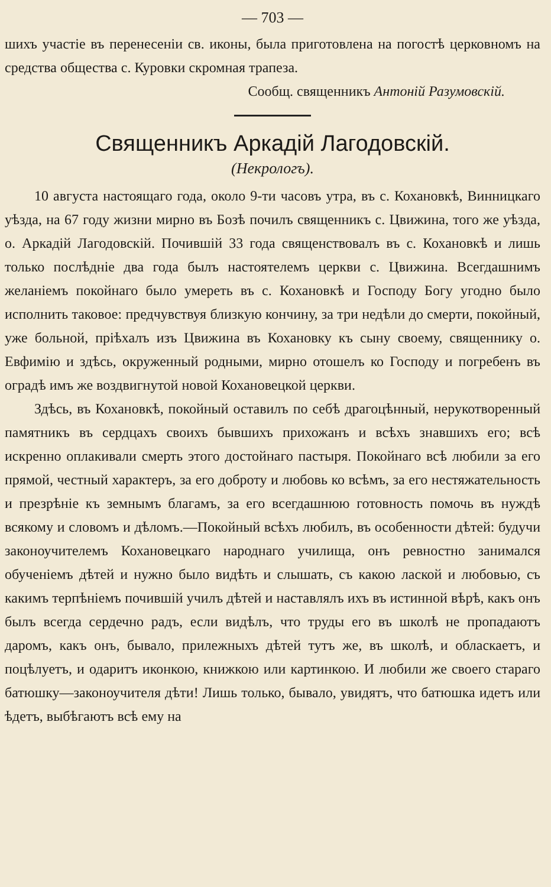— 703 —
шихъ участіе въ перенесеніи св. иконы, была приготовлена на погостѣ церковномъ на средства общества с. Куровки скромная трапеза.
Сообщ. священникъ Антоній Разумовскій.
Священникъ Аркадій Лагодовскій.
(Некрологъ).
10 августа настоящаго года, около 9-ти часовъ утра, въ с. Кохановкѣ, Винницкаго уѣзда, на 67 году жизни мирно въ Бозѣ почилъ священникъ с. Цвижина, того же уѣзда, о. Аркадій Лагодовскій. Почившій 33 года священствовалъ въ с. Кохановкѣ и лишь только послѣдніе два года былъ настоятелемъ церкви с. Цвижина. Всегдашнимъ желаніемъ покойнаго было умереть въ с. Кохановкѣ и Господу Богу угодно было исполнить таковое: предчувствуя близкую кончину, за три недѣли до смерти, покойный, уже больной, пріѣхалъ изъ Цвижина въ Кохановку къ сыну своему, священнику о. Евфимію и здѣсь, окруженный родными, мирно отошелъ ко Господу и погребенъ въ оградѣ имъ же воздвигнутой новой Кохановецкой церкви.
Здѣсь, въ Кохановкѣ, покойный оставилъ по себѣ драгоцѣнный, нерукотворенный памятникъ въ сердцахъ своихъ бывшихъ прихожанъ и всѣхъ знавшихъ его; всѣ искренно оплакивали смерть этого достойнаго пастыря. Покойнаго всѣ любили за его прямой, честный характеръ, за его доброту и любовь ко всѣмъ, за его нестяжательность и презрѣніе къ земнымъ благамъ, за его всегдашнюю готовность помочь въ нуждѣ всякому и словомъ и дѣломъ.—Покойный всѣхъ любилъ, въ особенности дѣтей: будучи законоучителемъ Кохановецкаго народнаго училища, онъ ревностно занимался обученіемъ дѣтей и нужно было видѣть и слышать, съ какою лаской и любовью, съ какимъ терпѣніемъ почившій училъ дѣтей и наставлялъ ихъ въ истинной вѣрѣ, какъ онъ былъ всегда сердечно радъ, если видѣлъ, что труды его въ школѣ не пропадаютъ даромъ, какъ онъ, бывало, прилежныхъ дѣтей тутъ же, въ школѣ, и обласкаетъ, и поцѣлуетъ, и одаритъ иконкою, книжкою или картинкою. И любили же своего стараго батюшку—законоучителя дѣти! Лишь только, бывало, увидятъ, что батюшка идетъ или ѣдетъ, выбѣгаютъ всѣ ему на